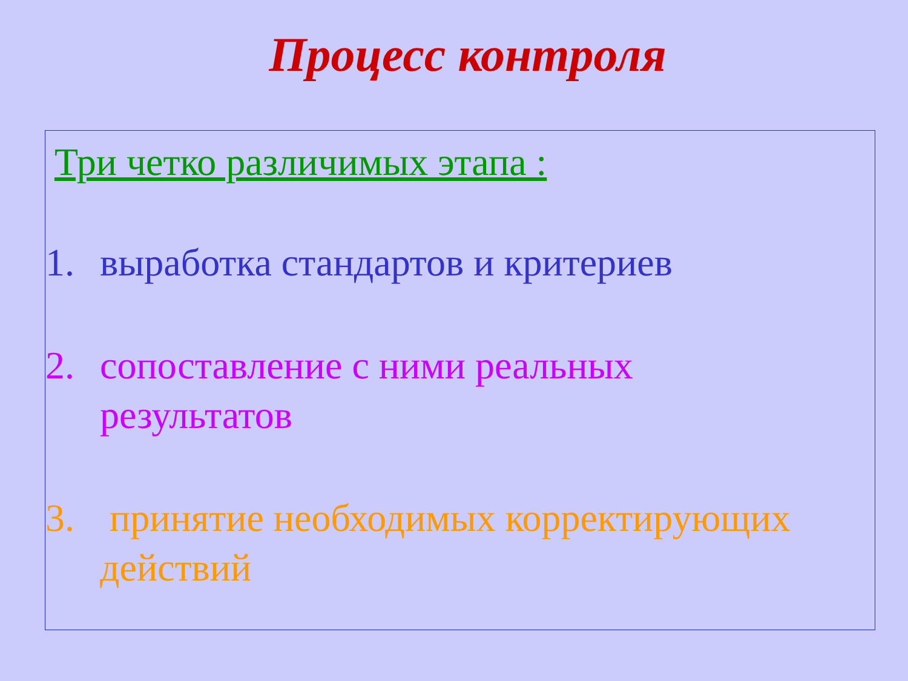Процесс контроля
Три четко различимых этапа :
1. выработка стандартов и критериев
2. сопоставление с ними реальных
результатов
3. принятие необходимых корректирующих
действий